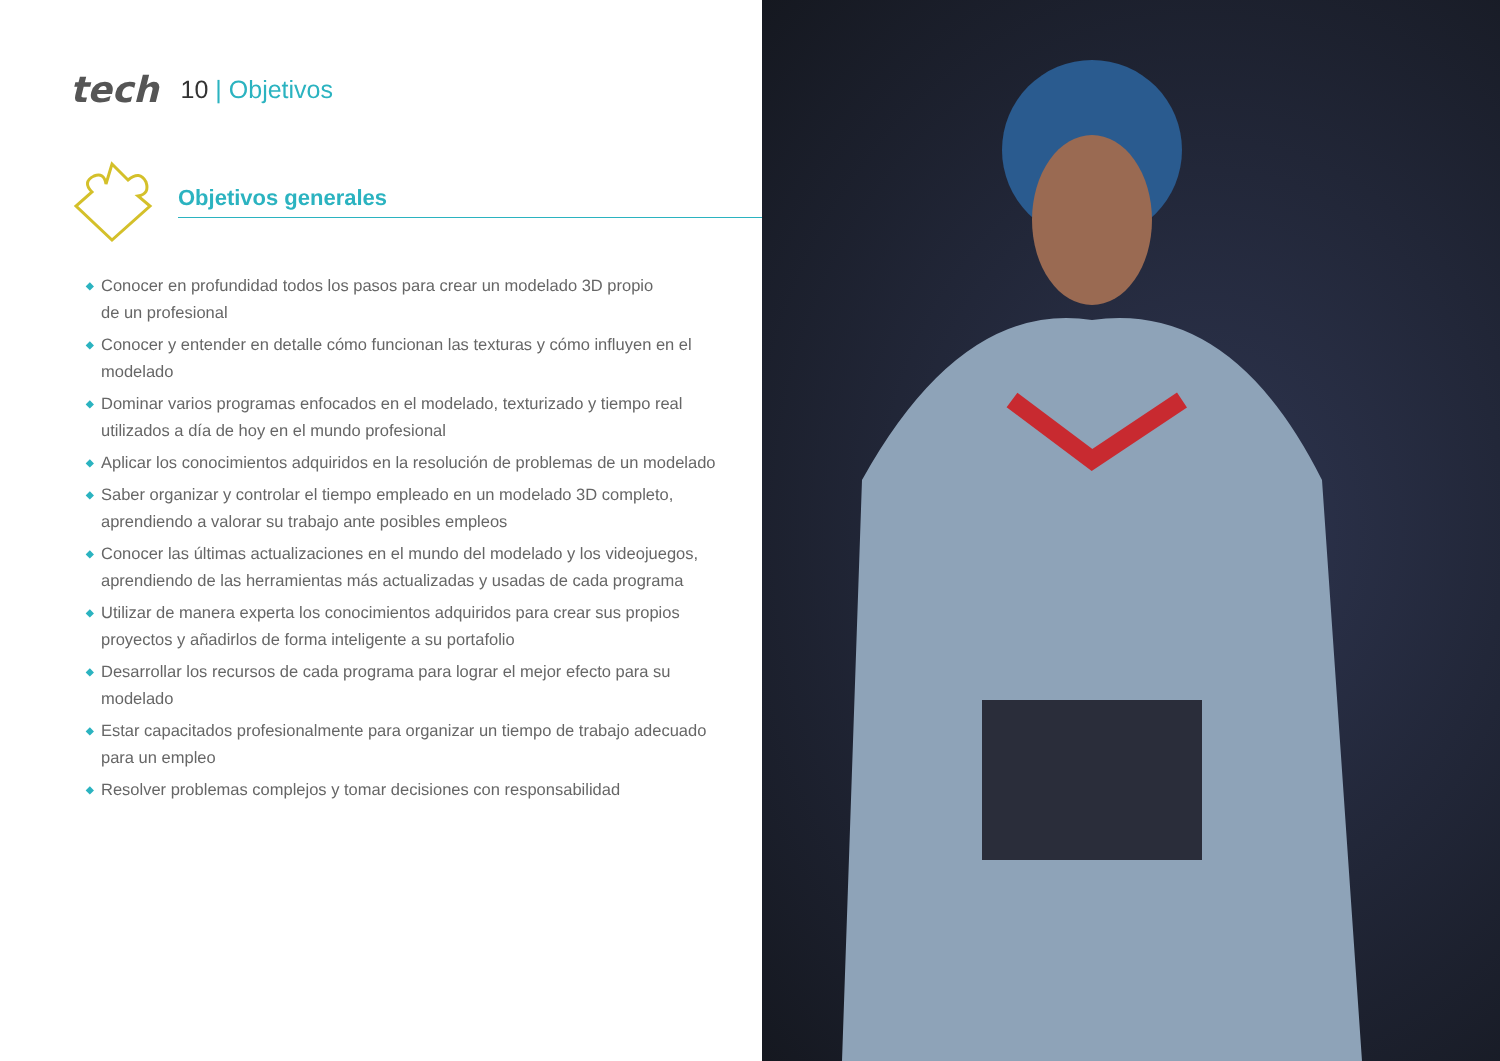tech
10 | Objetivos
Objetivos generales
◆ Conocer en profundidad todos los pasos para crear un modelado 3D propio
de un profesional
◆ Conocer y entender en detalle cómo funcionan las texturas y cómo influyen en el modelado
◆ Dominar varios programas enfocados en el modelado, texturizado y tiempo real utilizados a día de hoy en el mundo profesional
◆ Aplicar los conocimientos adquiridos en la resolución de problemas de un modelado
◆ Saber organizar y controlar el tiempo empleado en un modelado 3D completo, aprendiendo a valorar su trabajo ante posibles empleos
◆ Conocer las últimas actualizaciones en el mundo del modelado y los videojuegos, aprendiendo de las herramientas más actualizadas y usadas de cada programa
◆ Utilizar de manera experta los conocimientos adquiridos para crear sus propios proyectos y añadirlos de forma inteligente a su portafolio
◆ Desarrollar los recursos de cada programa para lograr el mejor efecto para su modelado
◆ Estar capacitados profesionalmente para organizar un tiempo de trabajo adecuado
para un empleo
◆ Resolver problemas complejos y tomar decisiones con responsabilidad